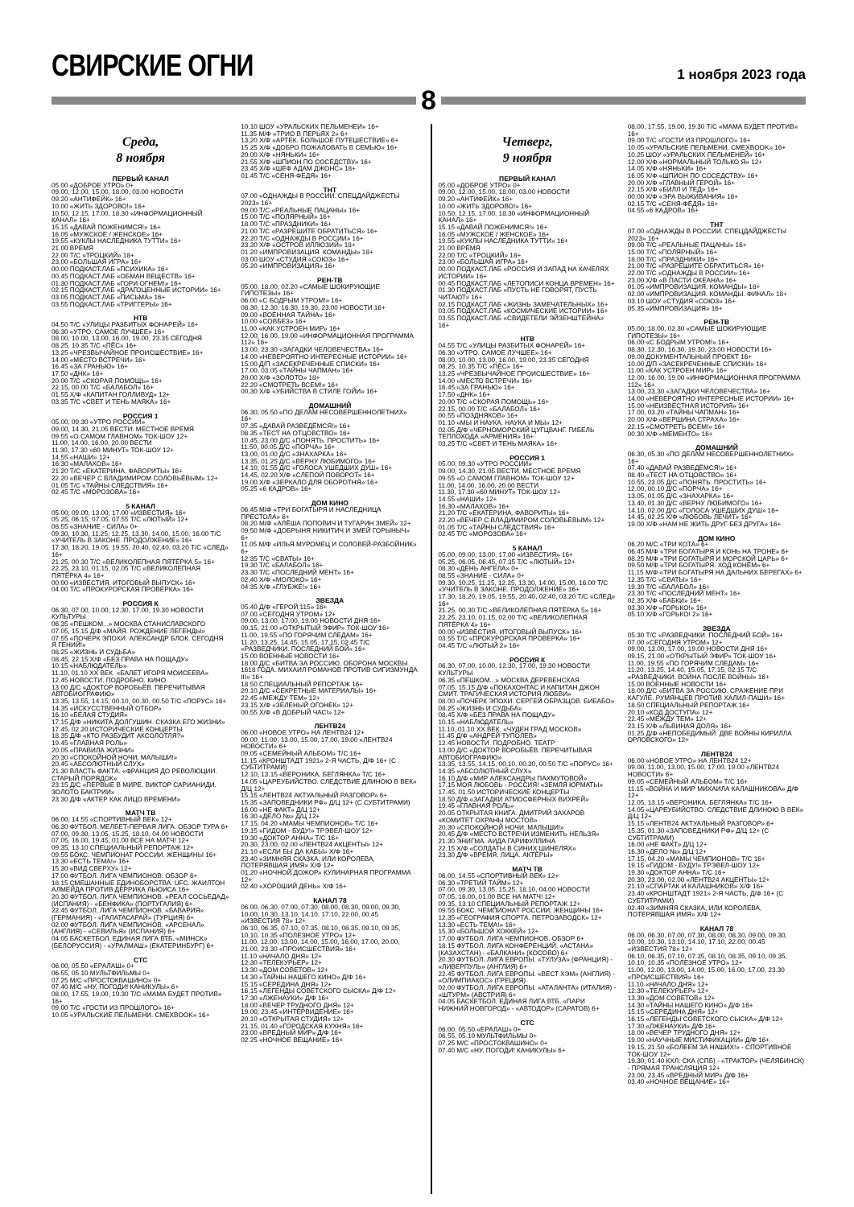СВИРСКИЕ ОГНИ
1 ноября 2023 года
8
Среда,
8 ноября
ПЕРВЫЙ КАНАЛ
05.00 «ДОБРОЕ УТРО» 0+
09.00, 12.00, 15.00, 18.00, 03.00 НОВОСТИ
09.20 «АНТИФЕЙК» 16+
10.00 «ЖИТЬ ЗДОРОВО!» 16+
10.50, 12.15, 17.00, 18.30 «ИНФОРМАЦИОННЫЙ КАНАЛ» 16+
15.15 «ДАВАЙ ПОЖЕНИМСЯ!» 16+
16.05 «МУЖСКОЕ / ЖЕНСКОЕ» 16+
19.55 «КУКЛЫ НАСЛЕДНИКА ТУТТИ» 16+
21.00 ВРЕМЯ
22.00 Т/С «ТРОЦКИЙ» 18+
23.00 «БОЛЬШАЯ ИГРА» 16+
00.00 ПОДКАСТ.ЛАБ «ПСИХИКА» 16+
00.45 ПОДКАСТ.ЛАБ «ОБМАН ВЕЩЕСТВ» 16+
01.30 ПОДКАСТ.ЛАБ «ГОРИ ОГНЕМ!» 16+
02.15 ПОДКАСТ.ЛАБ «ДРАГОЦЕННЫЕ ИСТОРИИ» 16+
03.05 ПОДКАСТ.ЛАБ «ПИСЬМА» 16+
03.55 ПОДКАСТ.ЛАБ «ТРИГГЕРЫ» 16+
НТВ
04.50 Т/С «УЛИЦЫ РАЗБИТЫХ ФОНАРЕЙ» 16+
06.30 «УТРО. САМОЕ ЛУЧШЕЕ» 16+
08.00, 10.00, 13.00, 16.00, 19.00, 23.35 СЕГОДНЯ
08.25, 10.35 Т/С «ПЁС» 16+
13.25 «ЧРЕЗВЫЧАЙНОЕ ПРОИСШЕСТВИЕ» 16+
14.00 «МЕСТО ВСТРЕЧИ» 16+
16.45 «ЗА ГРАНЬЮ» 16+
17.50 «ДНК» 16+
20.00 Т/С «СКОРАЯ ПОМОЩЬ» 16+
22.15, 00.00 Т/С «БАЛАБОЛ» 16+
01.55 Х/Ф «КАПИТАН ГОЛЛИВУД» 12+
03.35 Т/С «СВЕТ И ТЕНЬ МАЯКА» 16+
РОССИЯ 1
05.00, 09.30 «УТРО РОССИИ»
09.00, 14.30, 21.05 ВЕСТИ. МЕСТНОЕ ВРЕМЯ
09.55 «О САМОМ ГЛАВНОМ» ТОК-ШОУ 12+
11.00, 14.00, 16.00, 20.00 ВЕСТИ
11.30, 17.30 «60 МИНУТ» ТОК-ШОУ 12+
14.55 «НАШИ» 12+
16.30 «МАЛАХОВ» 16+
21.20 Т/С «ЕКАТЕРИНА. ФАВОРИТЫ» 16+
22.20 «ВЕЧЕР С ВЛАДИМИРОМ СОЛОВЬЁВЫМ» 12+
01.05 Т/С «ТАЙНЫ СЛЕДСТВИЯ» 16+
02.45 Т/С «МОРОЗОВА» 16+
5 КАНАЛ
05.00, 09.00, 13.00, 17.00 «ИЗВЕСТИЯ» 16+
05.25, 06.15, 07.05, 07.55 Т/С «ЛЮТЫЙ» 12+
08.55 «ЗНАНИЕ - СИЛА» 0+
09.30, 10.30, 11.25, 12.25, 13.30, 14.00, 15.00, 16.00 Т/С «УЧИТЕЛЬ В ЗАКОНЕ. ПРОДОЛЖЕНИЕ» 16+
17.30, 18.20, 19.05, 19.55, 20.40, 02.40, 03.20 Т/С «СЛЕД» 16+
21.25, 00.30 Т/С «ВЕЛИКОЛЕПНАЯ ПЯТЁРКА 5» 16+
22.25, 23.10, 01.15, 02.05 Т/С «ВЕЛИКОЛЕПНАЯ ПЯТЁРКА 4» 16+
00.00 «ИЗВЕСТИЯ. ИТОГОВЫЙ ВЫПУСК» 16+
04.00 Т/С «ПРОКУРОРСКАЯ ПРОВЕРКА» 16+
РОССИЯ К
06.30, 07.00, 10.00, 12.30, 17.00, 19.30 НОВОСТИ КУЛЬТУРЫ
06.35 «ПЕШКОМ...» МОСКВА СТАНИСЛАВСКОГО
07.05, 15.15 Д/Ф «МАЙЯ. РОЖДЕНИЕ ЛЕГЕНДЫ»
07.55 «ПОЧЕРК ЭПОХИ. АЛЕКСАНДР БЛОК. СЕГОДНЯ Я ГЕНИЙ!»
08.25 «ЖИЗНЬ И СУДЬБА»
08.45, 22.15 Х/Ф «БЕЗ ПРАВА НА ПОЩАДУ»
10.15 «НАБЛЮДАТЕЛЬ»
11.10, 01.10 ХХ ВЕК. «БАЛЕТ ИГОРЯ МОИСЕЕВА»
12.45 НОВОСТИ. ПОДРОБНО. КИНО
13.00 Д/С «ДОКТОР ВОРОБЬЁВ. ПЕРЕЧИТЫВАЯ АВТОБИОГРАФИЮ»
13.35, 13.55, 14.15, 00.10, 00.30, 00.50 Т/С «ПОРУС» 16+
14.35 «ИСКУССТВЕННЫЙ ОТБОР»
16.10 «БЕЛАЯ СТУДИЯ»
17.15 Д/Ф «НИКИТА ДОЛГУШИН. СКАЗКА ЕГО ЖИЗНИ»
17.45, 02.20 ИСТОРИЧЕСКИЕ КОНЦЕРТЫ
18.35 Д/Ф «КТО РАЗБУДИТ АКСОЛОТЛЯ?»
19.45 «ГЛАВНАЯ РОЛЬ»
20.05 «ПРАВИЛА ЖИЗНИ»
20.30 «СПОКОЙНОЙ НОЧИ, МАЛЫШИ!»
20.45 «АБСОЛЮТНЫЙ СЛУХ»
21.30 ВЛАСТЬ ФАКТА. «ФРАНЦИЯ ДО РЕВОЛЮЦИИ. СТАРЫЙ ПОРЯДОК»
23.15 Д/С «ПЕРВЫЕ В МИРЕ. ВИКТОР САРИАНИДИ. ЗОЛОТО БАКТРИИ»
23.30 Д/Ф «АКТЕР КАК ЛИЦО ВРЕМЕНИ»
МАТЧ ТВ
06.00, 14.55 «СПОРТИВНЫЙ ВЕК» 12+
06.30 ФУТБОЛ. МЕЛБЕТ-ПЕРВАЯ ЛИГА. ОБЗОР ТУРА 6+
07.00, 09.30, 13.05, 15.25, 18.10, 04.00 НОВОСТИ
07.05, 16.00, 19.45, 01.00 ВСЕ НА МАТЧ! 12+
09.35, 13.10 СПЕЦИАЛЬНЫЙ РЕПОРТАЖ 12+
09.55 БОКС. ЧЕМПИОНАТ РОССИИ. ЖЕНЩИНЫ 16+
13.30 «ЕСТЬ ТЕМА!» 16+
15.30 «ВИД СВЕРХУ» 12+
17.00 ФУТБОЛ. ЛИГА ЧЕМПИОНОВ. ОБЗОР 6+
18.15 СМЕШАННЫЕ ЕДИНОБОРСТВА. UFC. ЖАИЛТОН АЛМЕЙДА ПРОТИВ ДЕРРИКА ЛЬЮИСА 16+
20.30 ФУТБОЛ. ЛИГА ЧЕМПИОНОВ. «РЕАЛ СОСЬЕДАД» (ИСПАНИЯ) - «БЕНФИКА» (ПОРТУГАЛИЯ) 6+
22.45 ФУТБОЛ. ЛИГА ЧЕМПИОНОВ. «БАВАРИЯ» (ГЕРМАНИЯ) - «ГАЛАТАСАРАЙ» (ТУРЦИЯ) 6+
02.00 ФУТБОЛ. ЛИГА ЧЕМПИОНОВ. «АРСЕНАЛ» (АНГЛИЯ) - «СЕВИЛЬЯ» (ИСПАНИЯ) 6+
04.05 БАСКЕТБОЛ. ЕДИНАЯ ЛИГА ВТБ. «МИНСК» (БЕЛОРУССИЯ) - «УРАЛМАШ» (ЕКАТЕРИНБУРГ) 6+
СТС
06.00, 05.50 «ЕРАЛАШ» 0+
06.55, 05.10 МУЛЬТФИЛЬМЫ 0+
07.25 М/С «ПРОСТОКВАШИНО» 0+
07.40 М/С «НУ, ПОГОДИ! КАНИКУЛЫ» 6+
08.00, 17.55, 19.00, 19.30 Т/С «МАМА БУДЕТ ПРОТИВ» 16+
09.00 Т/С «ГОСТИ ИЗ ПРОШЛОГО» 16+
10.05 «УРАЛЬСКИЕ ПЕЛЬМЕНИ. СМЕХBOOK» 16+
10.10 ШОУ «УРАЛЬСКИХ ПЕЛЬМЕНЕЙ» 16+
11.35 М/Ф «ТРИО В ПЕРЬЯХ 2» 6+
13.20 Х/Ф «АРТЕК. БОЛЬШОЕ ПУТЕШЕСТВИЕ» 6+
15.25 Х/Ф «ДОБРО ПОЖАЛОВАТЬ В СЕМЬЮ» 16+
20.00 Х/Ф «НЯНЬКИ» 16+
21.55 Х/Ф «ШПИОН ПО СОСЕДСТВУ» 16+
23.45 Х/Ф «ШЕФ АДАМ ДЖОНС» 18+
01.45 Т/С «СЕНЯ-ФЕДЯ» 16+
ТНТ
07.00 «ОДНАЖДЫ В РОССИИ. СПЕЦДАЙДЖЕСТЫ 2023» 16+
09.00 Т/С «РЕАЛЬНЫЕ ПАЦАНЫ» 16+
15.00 Т/С «ПОЛЯРНЫЙ» 16+
18.00 Т/С «ПРАЗДНИКИ» 16+
21.00 Т/С «РАЗРЕШИТЕ ОБРАТИТЬСЯ» 16+
22.20 Т/С «ОДНАЖДЫ В РОССИИ» 16+
23.20 Х/Ф «ОСТРОВ ИЛЛЮЗИЙ» 18+
01.20 «ИМПРОВИЗАЦИЯ. КОМАНДЫ» 18+
03.00 ШОУ «СТУДИЯ «СОЮЗ» 16+
05.20 «ИМПРОВИЗАЦИЯ» 16+
РЕН-ТВ
05.00, 18.00, 02.20 «САМЫЕ ШОКИРУЮЩИЕ ГИПОТЕЗЫ» 16+
06.00 «С БОДРЫМ УТРОМ!» 16+
08.30, 12.30, 16.30, 19.30, 23.00 НОВОСТИ 16+
09.00 «ВОЕННАЯ ТАЙНА» 16+
10.00 «СОВБЕЗ» 16+
11.00 «КАК УСТРОЕН МИР» 16+
12.00, 16.00, 19.00 «ИНФОРМАЦИОННАЯ ПРОГРАММА 112» 16+
13.00, 23.30 «ЗАГАДКИ ЧЕЛОВЕЧЕСТВА» 16+
14.00 «НЕВЕРОЯТНО ИНТЕРЕСНЫЕ ИСТОРИИ» 16+
15.00 Д/П «ЗАСЕКРЕЧЕННЫЕ СПИСКИ» 16+
17.00, 03.05 «ТАЙНЫ ЧАПМАН» 16+
20.00 Х/Ф «ЗОЛОТО» 18+
22.20 «СМОТРЕТЬ ВСЕМ!» 16+
00.30 Х/Ф «УБИЙСТВА В СТИЛЕ ГОЙИ» 16+
ДОМАШНИЙ
06.30, 05.50 «ПО ДЕЛАМ НЕСОВЕРШЕННОЛЕТНИХ» 16+
07.35 «ДАВАЙ РАЗВЕДЁМСЯ!» 16+
08.35 «ТЕСТ НА ОТЦОВСТВО» 16+
10.45, 23.00 Д/С «ПОНЯТЬ. ПРОСТИТЬ» 16+
11.50, 00.05 Д/С «ПОРЧА» 16+
13.00, 01.00 Д/С «ЗНАХАРКА» 16+
13.35, 01.25 Д/С «ВЕРНУ ЛЮБИМОГО» 16+
14.10, 01.55 Д/С «ГОЛОСА УШЕДШИХ ДУШ» 16+
14.45, 02.20 Х/Ф «СЛЕПОЙ ПОВОРОТ» 16+
19.00 Х/Ф «ЗЕРКАЛО ДЛЯ ОБОРОТНЯ» 16+
05.25 «6 КАДРОВ» 16+
ДОМ КИНО
06.45 М/Ф «ТРИ БОГАТЫРЯ И НАСЛЕДНИЦА ПРЕСТОЛА» 6+
08.20 М/Ф «АЛЁША ПОПОВИЧ И ТУГАРИН ЗМЕЙ» 12+
09.50 М/Ф «ДОБРЫНЯ НИКИТИЧ И ЗМЕЙ ГОРЫНЫЧ» 6+
11.05 М/Ф «ИЛЬЯ МУРОМЕЦ И СОЛОВЕЙ-РАЗБОЙНИК» 6+
12.35 Т/С «СВАТЫ» 16+
19.30 Т/С «БАЛАБОЛ» 16+
23.30 Т/С «ПОСЛЕДНИЙ МЕНТ» 16+
02.40 Х/Ф «МОЛОКО» 16+
04.35 Х/Ф «ГЛУБЖЕ!» 16+
ЗВЕЗДА
05.40 Д/Ф «ГЕРОЙ 115» 16+
07.00 «СЕГОДНЯ УТРОМ» 12+
09.00, 13.00, 17.00, 19.00 НОВОСТИ ДНЯ 16+
09.15, 21.00 «ОТКРЫТЫЙ ЭФИР» ТОК-ШОУ 16+
11.00, 19.55 «ПО ГОРЯЧИМ СЛЕДАМ» 16+
11.20, 13.25, 14.45, 15.05, 17.15, 02.45 Т/С «РАЗВЕДЧИКИ. ПОСЛЕДНИЙ БОЙ» 16+
15.00 ВОЕННЫЕ НОВОСТИ 16+
18.00 Д/С «БИТВА ЗА РОССИЮ. ОБОРОНА МОСКВЫ 1618 ГОДА. МИХАИЛ РОМАНОВ ПРОТИВ СИГИЗМУНДА III» 16+
18.50 СПЕЦИАЛЬНЫЙ РЕПОРТАЖ 16+
20.10 Д/С «СЕКРЕТНЫЕ МАТЕРИАЛЫ» 16+
22.45 «МЕЖДУ ТЕМ» 12+
23.15 Х/Ф «ЗЕЛЕНЫЙ ОГОНЕК» 12+
00.55 Х/Ф «В ДОБРЫЙ ЧАС!» 12+
ЛЕНТВ24
06.00 «НОВОЕ УТРО» НА ЛЕНТВ24 12+
09.00, 11.00, 13.00, 15.00, 17.00, 19.00 «ЛЕНТВ24 НОВОСТИ» 6+
09.05 «СЕМЕЙНЫЙ АЛЬБОМ» Т/С 16+
11.15 «КРОНШТАДТ 1921» 2-Я ЧАСТЬ, Д/Ф 16+ (С СУБТИТРАМИ)
12.10, 13.15 «ВЕРОНИКА. БЕГЛЯНКА» Т/С 16+
14.05 «ЦАРЕУБИЙСТВО. СЛЕДСТВИЕ ДЛИНОЮ В ВЕК» Д/Ц 12+
15.15 «ЛЕНТВ24 АКТУАЛЬНЫЙ РАЗГОВОР» 6+
15.35 «ЗАПОВЕДНИКИ РФ» Д/Ц 12+ (С СУБТИТРАМИ)
16.00 «НЕ ФАКТ» Д/Ц 12+
16.30 «ДЕЛО №» Д/Ц 12+
17.15, 04.20 «МАМЫ ЧЕМПИОНОВ» Т/С 16+
19.15 «ГИДОМ - БУДУ!» ТРЭВЕЛ-ШОУ 12+
19.30 «ДОКТОР АННА» Т/С 16+
20.30, 23.00, 02.00 «ЛЕНТВ24 АКЦЕНТЫ» 12+
21.10 «ЕСЛИ БЫ ДА КАБЫ» Х/Ф 16+
23.40 «ЗИМНЯЯ СКАЗКА, ИЛИ КОРОЛЕВА, ПОТЕРЯВШАЯ ИМЯ» Х/Ф 12+
01.20 «НОЧНОЙ ДОЖОР» КУЛИНАРНАЯ ПРОГРАММА 12+
02.40 «ХОРОШИЙ ДЕНЬ» Х/Ф 16+
КАНАЛ 78
06.00, 06.30, 07.00, 07.30, 08.00, 08.30, 09.00, 09.30, 10.00, 10.30, 13.10, 14.10, 17.10, 22.00, 00.45 «ИЗВЕСТИЯ 78» 12+
06.10, 06.35, 07.10, 07.35, 08.10, 08.35, 09.10, 09.35, 10.10, 10.35 «ПОЛЕЗНОЕ УТРО» 12+
11.00, 12.00, 13.00, 14.00, 15.00, 16.00, 17.00, 20.00, 21.00, 23.30 «ПРОИСШЕСТВИЯ» 16+
11.10 «НАЧАЛО ДНЯ» 12+
12.30 «ТЕЛЕКУРЬЕР» 12+
13.30 «ДОМ СОВЕТОВ» 12+
14.30 «ТАЙНЫ НАШЕГО КИНО» Д/Ф 16+
15.15 «СЕРЕДИНА ДНЯ» 12+
16.15 «ЛЕГЕНДЫ СОВЕТСКОГО СЫСКА» Д/Ф 12+
17.30 «ЛЖЕНАУКИ» Д/Ф 16+
18.00 «ВЕЧЕР ТРУДНОГО ДНЯ» 12+
19.00, 23.45 «ИНТЕРВИДЕНИЕ» 16+
20.10 «ОТКРЫТАЯ СТУДИЯ» 12+
21.15, 01.40 «ГОРОДСКАЯ КУХНЯ» 16+
23.00 «ВРЕДНЫЙ МИР» Д/Ф 16+
02.25 «НОЧНОЕ ВЕЩАНИЕ» 16+
Четверг,
9 ноября
ПЕРВЫЙ КАНАЛ
05.00 «ДОБРОЕ УТРО» 0+
09.00, 12.00, 15.00, 18.00, 03.00 НОВОСТИ
09.20 «АНТИФЕЙК» 16+
10.00 «ЖИТЬ ЗДОРОВО!» 16+
10.50, 12.15, 17.00, 18.30 «ИНФОРМАЦИОННЫЙ КАНАЛ» 16+
15.15 «ДАВАЙ ПОЖЕНИМСЯ!» 16+
16.05 «МУЖСКОЕ / ЖЕНСКОЕ» 16+
19.55 «КУКЛЫ НАСЛЕДНИКА ТУТТИ» 16+
21.00 ВРЕМЯ
22.00 Т/С «ТРОЦКИЙ» 18+
23.00 «БОЛЬШАЯ ИГРА» 16+
00.00 ПОДКАСТ.ЛАБ «РОССИЯ И ЗАПАД НА КАЧЕЛЯХ ИСТОРИИ» 16+
00.45 ПОДКАСТ.ЛАБ «ЛЕТОПИСИ КОНЦА ВРЕМЕН» 16+
01.30 ПОДКАСТ.ЛАБ «ПУСТЬ НЕ ГОВОРЯТ, ПУСТЬ ЧИТАЮТ» 16+
02.15 ПОДКАСТ.ЛАБ «ЖИЗНЬ ЗАМЕЧАТЕЛЬНЫХ» 16+
03.05 ПОДКАСТ.ЛАБ «КОСМИЧЕСКИЕ ИСТОРИИ» 16+
03.55 ПОДКАСТ.ЛАБ «СВИДЕТЕЛИ ЭЙЗЕНШТЕЙНА» 16+
НТВ
04.55 Т/С «УЛИЦЫ РАЗБИТЫХ ФОНАРЕЙ» 16+
06.30 «УТРО. САМОЕ ЛУЧШЕЕ» 16+
08.00, 10.00, 13.00, 16.00, 19.00, 23.35 СЕГОДНЯ
08.25, 10.35 Т/С «ПЁС» 16+
13.25 «ЧРЕЗВЫЧАЙНОЕ ПРОИСШЕСТВИЕ» 16+
14.00 «МЕСТО ВСТРЕЧИ» 16+
16.45 «ЗА ГРАНЬЮ» 16+
17.50 «ДНК» 16+
20.00 Т/С «СКОРАЯ ПОМОЩЬ» 16+
22.15, 00.00 Т/С «БАЛАБОЛ» 16+
00.55 «ПОЗДНЯКОВ» 16+
01.10 «МЫ И НАУКА. НАУКА И МЫ» 12+
02.05 Д/Ф «ЧЕРНОМОРСКИЙ ЦУГЦВАНГ. ГИБЕЛЬ ТЕПЛОХОДА «АРМЕНИЯ» 16+
03.25 Т/С «СВЕТ И ТЕНЬ МАЯКА» 16+
РОССИЯ 1
05.00, 09.30 «УТРО РОССИИ»
09.00, 14.30, 21.05 ВЕСТИ. МЕСТНОЕ ВРЕМЯ
09.55 «О САМОМ ГЛАВНОМ» ТОК-ШОУ 12+
11.00, 14.00, 16.00, 20.00 ВЕСТИ
11.30, 17.30 «60 МИНУТ» ТОК-ШОУ 12+
14.55 «НАШИ» 12+
16.30 «МАЛАХОВ» 16+
21.20 Т/С «ЕКАТЕРИНА. ФАВОРИТЫ» 16+
22.20 «ВЕЧЕР С ВЛАДИМИРОМ СОЛОВЬЁВЫМ» 12+
01.05 Т/С «ТАЙНЫ СЛЕДСТВИЯ» 16+
02.45 Т/С «МОРОЗОВА» 16+
5 КАНАЛ
05.00, 09.00, 13.00, 17.00 «ИЗВЕСТИЯ» 16+
05.25, 06.05, 06.45, 07.35 Т/С «ЛЮТЫЙ» 12+
08.30 «ДЕНЬ АНГЕЛА» 0+
08.55 «ЗНАНИЕ - СИЛА» 0+
09.30, 10.25, 11.25, 12.25, 13.30, 14.00, 15.00, 16.00 Т/С «УЧИТЕЛЬ В ЗАКОНЕ. ПРОДОЛЖЕНИЕ» 16+
17.30, 18.20, 19.05, 19.55, 20.40, 02.40, 03.20 Т/С «СЛЕД» 16+
21.25, 00.30 Т/С «ВЕЛИКОЛЕПНАЯ ПЯТЁРКА 5» 16+
22.25, 23.10, 01.15, 02.00 Т/С «ВЕЛИКОЛЕПНАЯ ПЯТЁРКА 4» 16+
00.00 «ИЗВЕСТИЯ. ИТОГОВЫЙ ВЫПУСК» 16+
03.55 Т/С «ПРОКУРОРСКАЯ ПРОВЕРКА» 16+
04.45 Т/С «ЛЮТЫЙ 2» 16+
РОССИЯ К
06.30, 07.00, 10.00, 12.30, 17.00, 19.30 НОВОСТИ КУЛЬТУРЫ
06.35 «ПЕШКОМ...» МОСКВА ДЕРЕВЕНСКАЯ
07.05, 15.15 Д/Ф «ПОКАХОНТАС И КАПИТАН ДЖОН СМИТ. ТРАГИЧЕСКАЯ ИСТОРИЯ ЛЮБВИ»
08.00 «ПОЧЕРК ЭПОХИ. СЕРГЕЙ ОБРАЗЦОВ. БИБАБО»
08.25 «ЖИЗНЬ И СУДЬБА»
08.45 Х/Ф «БЕЗ ПРАВА НА ПОЩАДУ»
10.15 «НАБЛЮДАТЕЛЬ»
11.10, 01.10 ХХ ВЕК. «ЧУДЕН ГРАД МОСКОВ»
11.45 Д/Ф «АНДРЕЙ ТУПОЛЕВ»
12.45 НОВОСТИ. ПОДРОБНО. ТЕАТР
13.00 Д/С «ДОКТОР ВОРОБЬЁВ. ПЕРЕЧИТЫВАЯ АВТОБИОГРАФИЮ»
13.35, 13.55, 14.15, 00.10, 00.30, 00.50 Т/С «ПОРУС» 16+
14.35 «АБСОЛЮТНЫЙ СЛУХ»
16.10 Д/Ф «МИР АЛЕКСАНДРЫ ПАХМУТОВОЙ»
17.15 МОЯ ЛЮБОВЬ - РОССИЯ! «ЗЕМЛЯ ЮРМАТЫ»
17.45, 01.50 ИСТОРИЧЕСКИЕ КОНЦЕРТЫ
18.50 Д/Ф «ЗАГАДКИ АТМОСФЕРНЫХ ВИХРЕЙ»
19.45 «ГЛАВНАЯ РОЛЬ»
20.05 ОТКРЫТАЯ КНИГА. ДМИТРИЙ ЗАХАРОВ «КОМИТЕТ ОХРАНЫ МОСТОВ»
20.30 «СПОКОЙНОЙ НОЧИ, МАЛЫШИ!»
20.45 Д/Ф «МЕСТО ВСТРЕЧИ ИЗМЕНИТЬ НЕЛЬЗЯ»
21.30 ЭНИГМА. АИДА ГАРИФУЛЛИНА
22.15 Х/Ф «СОЛДАТЫ В СИНИХ ШИНЕЛЯХ»
23.30 Д/Ф «ВРЕМЯ. ЛИЦА. АКТЁРЫ»
МАТЧ ТВ
06.00, 14.55 «СПОРТИВНЫЙ ВЕК» 12+
06.30 «ТРЕТИЙ ТАЙМ» 12+
07.00, 09.30, 13.05, 15.25, 18.10, 04.00 НОВОСТИ
07.05, 16.00, 01.00 ВСЕ НА МАТЧ! 12+
09.35, 13.10 СПЕЦИАЛЬНЫЙ РЕПОРТАЖ 12+
09.55 БОКС. ЧЕМПИОНАТ РОССИИ. ЖЕНЩИНЫ 16+
12.35 «ГЕОГРАФИЯ СПОРТА. ПЕТРОЗАВОДСК» 12+
13.30 «ЕСТЬ ТЕМА!» 16+
15.30 «БОЛЬШОЙ ХОККЕЙ» 12+
17.00 ФУТБОЛ. ЛИГА ЧЕМПИОНОВ. ОБЗОР 6+
18.15 ФУТБОЛ. ЛИГА КОНФЕРЕНЦИЙ. «АСТАНА» (КАЗАХСТАН) - «БАЛКАНИ» (КОСОВО) 6+
20.30 ФУТБОЛ. ЛИГА ЕВРОПЫ. «ТУЛУЗА» (ФРАНЦИЯ) - «ЛИВЕРПУЛЬ» (АНГЛИЯ) 6+
22.45 ФУТБОЛ. ЛИГА ЕВРОПЫ. «ВЕСТ ХЭМ» (АНГЛИЯ) - «ОЛИМПИАКОС» (ГРЕЦИЯ)
02.00 ФУТБОЛ. ЛИГА ЕВРОПЫ. «АТАЛАНТА» (ИТАЛИЯ) - «ШТУРМ» (АВСТРИЯ) 6+
04.05 БАСКЕТБОЛ. ЕДИНАЯ ЛИГА ВТБ. «ПАРИ НИЖНИЙ НОВГОРОД» - «АВТОДОР» (САРАТОВ) 6+
СТС
06.00, 05.50 «ЕРАЛАШ» 0+
06.55, 05.10 МУЛЬТФИЛЬМЫ 0+
07.25 М/С «ПРОСТОКВАШИНО» 0+
07.40 М/С «НУ, ПОГОДИ! КАНИКУЛЫ» 6+
08.00, 17.55, 19.00, 19.30 Т/С «МАМА БУДЕТ ПРОТИВ» 16+
09.00 Т/С «ГОСТИ ИЗ ПРОШЛОГО» 16+
10.05 «УРАЛЬСКИЕ ПЕЛЬМЕНИ. СМЕХBOOK» 16+
10.25 ШОУ «УРАЛЬСКИХ ПЕЛЬМЕНЕЙ» 16+
12.00 Х/Ф «НОРМАЛЬНЫЙ ТОЛЬКО Я» 12+
14.05 Х/Ф «НЯНЬКИ» 16+
16.05 Х/Ф «ШПИОН ПО СОСЕДСТВУ» 16+
20.00 Х/Ф «ГЛАВНЫЙ ГЕРОЙ» 16+
22.15 Х/Ф «БИЛЛ И ТЕД» 16+
00.00 Х/Ф «ЭРА ВЫЖИВАНИЯ» 16+
02.15 Т/С «СЕНЯ-ФЕДЯ» 16+
04.55 «6 КАДРОВ» 16+
ТНТ
07.00 «ОДНАЖДЫ В РОССИИ. СПЕЦДАЙДЖЕСТЫ 2023» 16+
09.00 Т/С «РЕАЛЬНЫЕ ПАЦАНЫ» 16+
15.00 Т/С «ПОЛЯРНЫЙ» 16+
18.00 Т/С «ПРАЗДНИКИ» 16+
21.00 Т/С «РАЗРЕШИТЕ ОБРАТИТЬСЯ» 16+
22.00 Т/С «ОДНАЖДЫ В РОССИИ» 16+
23.00 Х/Ф «В ПАСТИ ОКЕАНА» 16+
01.05 «ИМПРОВИЗАЦИЯ. КОМАНДЫ» 18+
02.00 «ИМПРОВИЗАЦИЯ. КОМАНДЫ. ФИНАЛ» 18+
03.10 ШОУ «СТУДИЯ «СОЮЗ» 16+
05.35 «ИМПРОВИЗАЦИЯ» 16+
РЕН-ТВ
05.00, 18.00, 02.30 «САМЫЕ ШОКИРУЮЩИЕ ГИПОТЕЗЫ» 16+
06.00 «С БОДРЫМ УТРОМ!» 16+
08.30, 12.30, 16.30, 19.30, 23.00 НОВОСТИ 16+
09.00 ДОКУМЕНТАЛЬНЫЙ ПРОЕКТ 16+
10.00 Д/П «ЗАСЕКРЕЧЕННЫЕ СПИСКИ» 16+
11.00 «КАК УСТРОЕН МИР» 16+
12.00, 16.00, 19.00 «ИНФОРМАЦИОННАЯ ПРОГРАММА 112» 16+
13.00, 23.30 «ЗАГАДКИ ЧЕЛОВЕЧЕСТВА» 16+
14.00 «НЕВЕРОЯТНО ИНТЕРЕСНЫЕ ИСТОРИИ» 16+
15.00 «НЕИЗВЕСТНАЯ ИСТОРИЯ» 16+
17.00, 03.20 «ТАЙНЫ ЧАПМАН» 16+
20.00 Х/Ф «ВЕРШИНА СТРАХА» 16+
22.15 «СМОТРЕТЬ ВСЕМ!» 16+
00.30 Х/Ф «МЕМЕНТО» 16+
ДОМАШНИЙ
06.30, 05.30 «ПО ДЕЛАМ НЕСОВЕРШЕННОЛЕТНИХ» 16+
07.40 «ДАВАЙ РАЗВЕДЁМСЯ!» 16+
08.40 «ТЕСТ НА ОТЦОВСТВО» 16+
10.55, 23.05 Д/С «ПОНЯТЬ. ПРОСТИТЬ» 16+
12.00, 00.10 Д/С «ПОРЧА» 16+
13.05, 01.05 Д/С «ЗНАХАРКА» 16+
13.40, 01.30 Д/С «ВЕРНУ ЛЮБИМОГО» 16+
14.10, 02.00 Д/С «ГОЛОСА УШЕДШИХ ДУШ» 16+
14.45, 02.25 Х/Ф «ЛЮБОВЬ ЛЕЧИТ» 16+
19.00 Х/Ф «НАМ НЕ ЖИТЬ ДРУГ БЕЗ ДРУГА» 16+
ДОМ КИНО
06.20 М/С «ТРИ КОТА» 6+
06.45 М/Ф «ТРИ БОГАТЫРЯ И КОНЬ НА ТРОНЕ» 6+
08.25 М/Ф «ТРИ БОГАТЫРЯ И МОРСКОЙ ЦАРЬ» 6+
09.50 М/Ф «ТРИ БОГАТЫРЯ. ХОД КОНЁМ» 6+
11.15 М/Ф «ТРИ БОГАТЫРЯ НА ДАЛЬНИХ БЕРЕГАХ» 6+
12.35 Т/С «СВАТЫ» 16+
19.30 Т/С «БАЛАБОЛ» 16+
23.30 Т/С «ПОСЛЕДНИЙ МЕНТ» 16+
02.35 Х/Ф «БАБКИ» 16+
03.30 Х/Ф «ГОРЬКО!» 16+
05.10 Х/Ф «ГОРЬКО! 2» 16+
ЗВЕЗДА
05.30 Т/С «РАЗВЕДЧИКИ. ПОСЛЕДНИЙ БОЙ» 16+
07.00 «СЕГОДНЯ УТРОМ» 12+
09.00, 13.00, 17.00, 19.00 НОВОСТИ ДНЯ 16+
09.15, 21.00 «ОТКРЫТЫЙ ЭФИР» ТОК-ШОУ 16+
11.00, 19.55 «ПО ГОРЯЧИМ СЛЕДАМ» 16+
11.20, 13.25, 14.40, 15.05, 17.15, 02.15 Т/С «РАЗВЕДЧИКИ. ВОЙНА ПОСЛЕ ВОЙНЫ» 16+
15.00 ВОЕННЫЕ НОВОСТИ 16+
18.00 Д/С «БИТВА ЗА РОССИЮ. СРАЖЕНИЕ ПРИ КАГУЛЕ. РУМЯНЦЕВ ПРОТИВ ХАЛИЛ-ПАШИ» 16+
18.50 СПЕЦИАЛЬНЫЙ РЕПОРТАЖ 16+
20.10 «КОД ДОСТУПА» 12+
22.45 «МЕЖДУ ТЕМ» 12+
23.15 Х/Ф «ЛЬВИНАЯ ДОЛЯ» 16+
01.25 Д/Ф «НЕПОБЕДИМЫЙ. ДВЕ ВОЙНЫ КИРИЛЛА ОРЛОВСКОГО» 12+
ЛЕНТВ24
06.00 «НОВОЕ УТРО» НА ЛЕНТВ24 12+
09.00, 11.00, 13.00, 15.00, 17.00, 19.00 «ЛЕНТВ24 НОВОСТИ» 6+
09.05 «СЕМЕЙНЫЙ АЛЬБОМ» Т/С 16+
11.15 «ВОЙНА И МИР МИХАИЛА КАЛАШНИКОВА» Д/Ф 12+
12.05, 13.15 «ВЕРОНИКА. БЕГЛЯНКА» Т/С 16+
14.05 «ЦАРЕУБИЙСТВО. СЛЕДСТВИЕ ДЛИНОЮ В ВЕК» Д/Ц 12+
15.15 «ЛЕНТВ24 АКТУАЛЬНЫЙ РАЗГОВОР» 6+
15.35, 01.30 «ЗАПОВЕДНИКИ РФ» Д/Ц 12+ (С СУБТИТРАМИ)
16.00 «НЕ ФАКТ» Д/Ц 12+
16.30 «ДЕЛО №» Д/Ц 12+
17.15, 04.20 «МАМЫ ЧЕМПИОНОВ» Т/С 16+
19.15 «ГИДОМ - БУДУ!» ТРЭВЕЛ-ШОУ 12+
19.30 «ДОКТОР АННА» Т/С 16+
20.30, 23.00, 02.00 «ЛЕНТВ24 АКЦЕНТЫ» 12+
21.10 «СПАРТАК И КАЛАШНИКОВ» Х/Ф 16+
23.40 «КРОНШТАДТ 1921» 2-Я ЧАСТЬ, Д/Ф 16+ (С СУБТИТРАМИ)
02.40 «ЗИМНЯЯ СКАЗКА, ИЛИ КОРОЛЕВА, ПОТЕРЯВШАЯ ИМЯ» Х/Ф 12+
КАНАЛ 78
06.00, 06.30, 07.00, 07.30, 08.00, 08.30, 09.00, 09.30, 10.00, 10.30, 13.10, 14.10, 17.10, 22.00, 00.45 «ИЗВЕСТИЯ 78» 12+
06.10, 06.35, 07.10, 07.35, 08.10, 08.35, 09.10, 09.35, 10.10, 10.35 «ПОЛЕЗНОЕ УТРО» 12+
11.00, 12.00, 13.00, 14.00, 15.00, 16.00, 17.00, 23.30 «ПРОИСШЕСТВИЯ» 16+
11.10 «НАЧАЛО ДНЯ» 12+
12.30 «ТЕЛЕКУРЬЕР» 12+
13.30 «ДОМ СОВЕТОВ» 12+
14.30 «ТАЙНЫ НАШЕГО КИНО» Д/Ф 16+
15.15 «СЕРЕДИНА ДНЯ» 12+
16.15 «ЛЕГЕНДЫ СОВЕТСКОГО СЫСКА» Д/Ф 12+
17.30 «ЛЖЕНАУКИ» Д/Ф 16+
18.00 «ВЕЧЕР ТРУДНОГО ДНЯ» 12+
19.00 «НАУЧНЫЕ МИСТИФИКАЦИИ» Д/Ф 16+
19.15, 21.50 «БОЛЕЕМ ЗА НАШИХ!» - СПОРТИВНОЕ ТОК-ШОУ 12+
19.30, 01.40 КХЛ: СКА (СПБ) - «ТРАКТОР» (ЧЕЛЯБИНСК) - ПРЯМАЯ ТРАНСЛЯЦИЯ 12+
23.00, 23.45 «ВРЕДНЫЙ МИР» Д/Ф 16+
03.40 «НОЧНОЕ ВЕЩАНИЕ» 16+